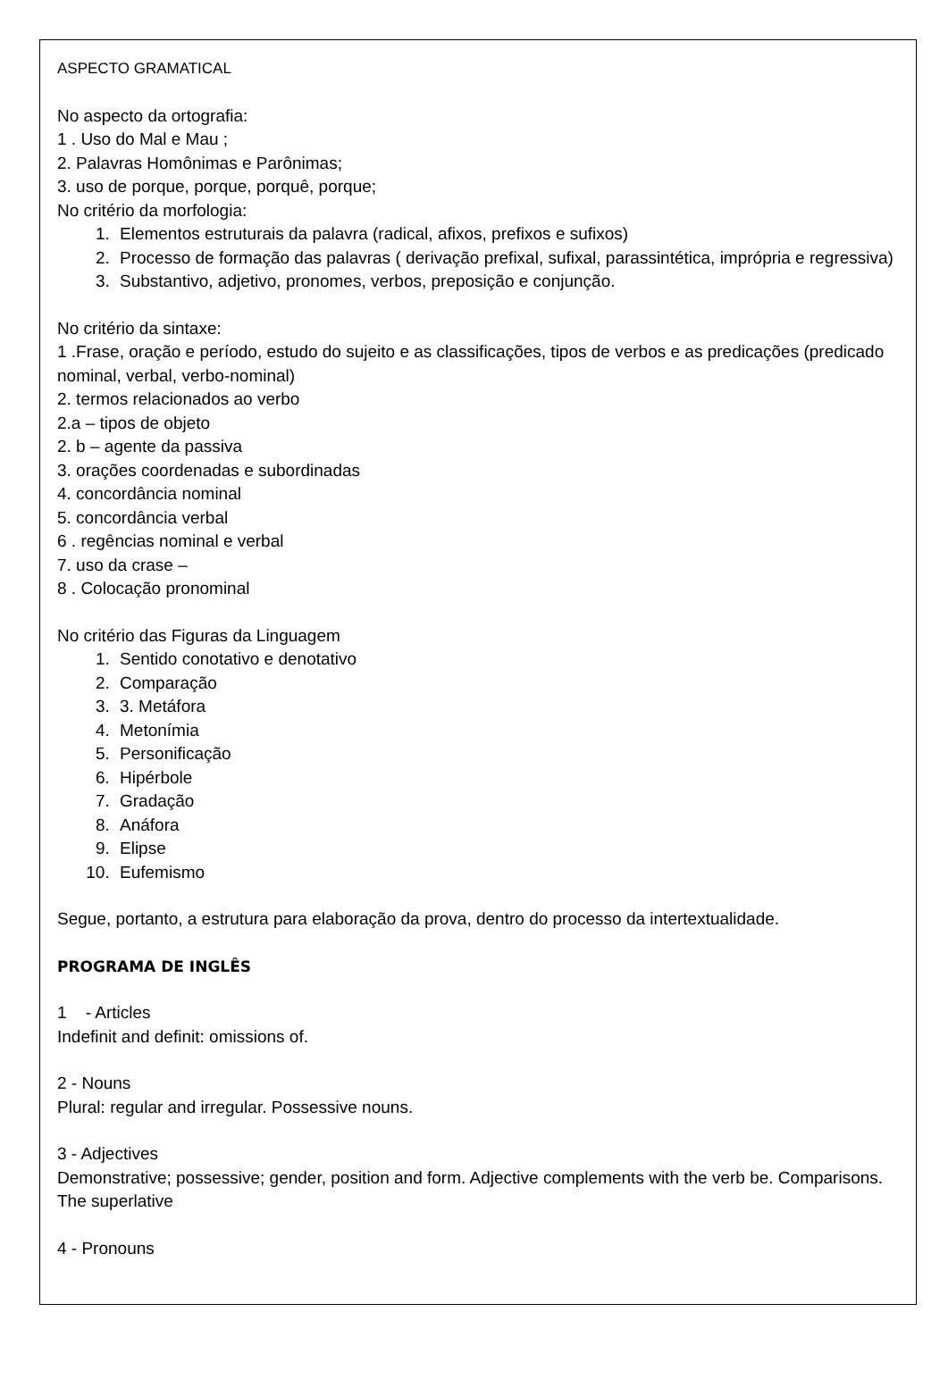ASPECTO GRAMATICAL
No aspecto da ortografia:
1 . Uso do Mal e Mau ;
2. Palavras Homônimas e Parônimas;
3. uso de porque, porque, porquê, porque;
No critério da morfologia:
1. Elementos estruturais da palavra (radical, afixos, prefixos e sufixos)
2. Processo de formação das palavras ( derivação prefixal, sufixal, parassintética, imprópria e regressiva)
3. Substantivo, adjetivo, pronomes, verbos, preposição e conjunção.
No critério da sintaxe:
1 .Frase, oração e período, estudo do sujeito e as classificações, tipos de verbos e as predicações (predicado nominal, verbal, verbo-nominal)
2. termos relacionados ao verbo
2.a – tipos de objeto
2. b – agente da passiva
3. orações coordenadas e subordinadas
4. concordância nominal
5. concordância verbal
6 . regências nominal e verbal
7. uso da crase –
8 . Colocação pronominal
No critério das Figuras da Linguagem
1. Sentido conotativo e denotativo
2. Comparação
3. 3. Metáfora
4. Metonímia
5. Personificação
6. Hipérbole
7. Gradação
8. Anáfora
9. Elipse
10. Eufemismo
Segue, portanto, a estrutura para elaboração da prova, dentro do processo da intertextualidade.
PROGRAMA DE INGLÊS
1 - Articles
Indefinit and definit: omissions of.
2 - Nouns
Plural: regular and irregular. Possessive nouns.
3 - Adjectives
Demonstrative; possessive; gender, position and form. Adjective complements with the verb be. Comparisons. The superlative
4 - Pronouns